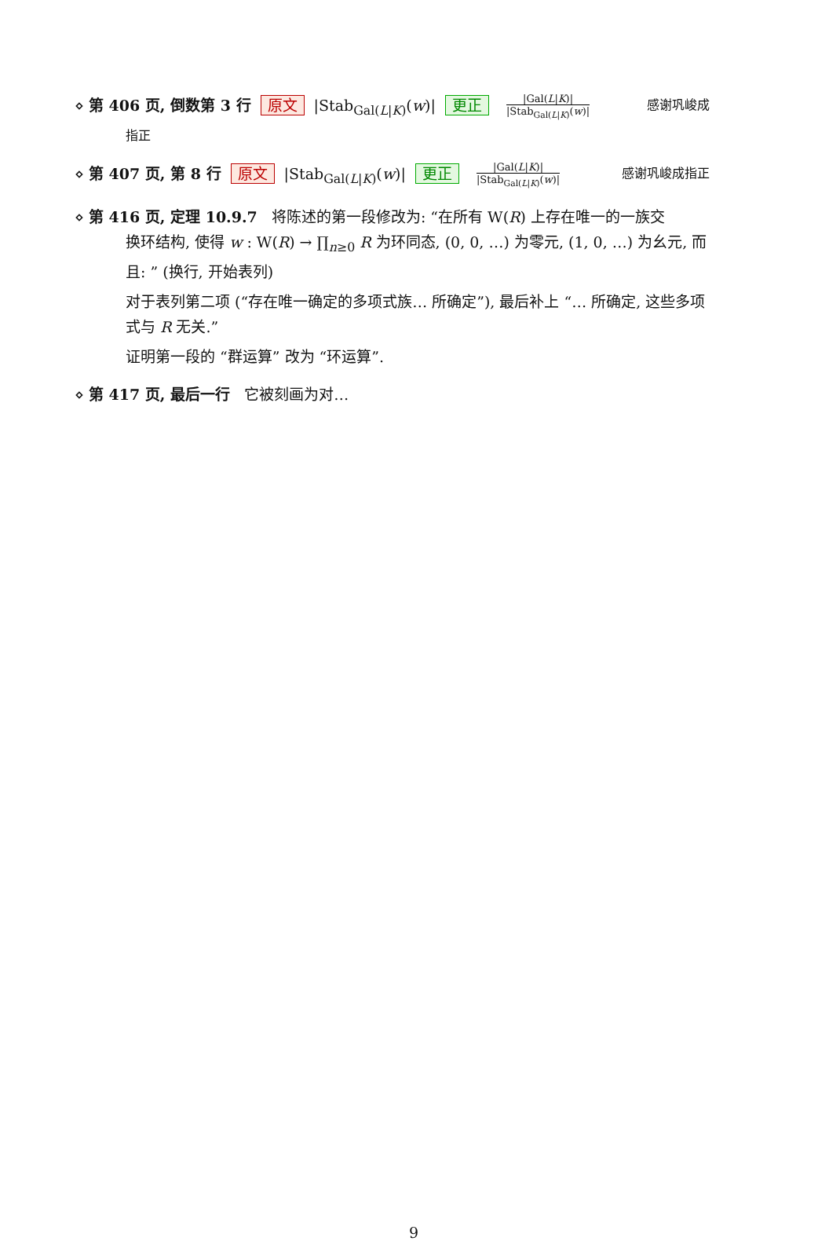⋄ 第 406 页, 倒数第 3 行 原文 |Stab<sub>Gal(L|K)</sub>(w)| 更正 |Gal(L|K)| |Stab<sub>Gal(L|K)</sub>(w)| 感谢巩峻成
指正
⋄ 第 407 页, 第 8 行 原文 |Stab<sub>Gal(L|K)</sub>(w)| 更正 |Gal(L|K)| |Stab<sub>Gal(L|K)</sub>(w)| 感谢巩峻成指正
⋄ 第 416 页, 定理 10.9.7 将陈述的第一段修改为: “在所有 W(R) 上存在唯一的一族交
换环结构, 使得 w : W(R) → ∏<sub>n≥0</sub> R 为环同态, (0, 0, …) 为零元, (1, 0, …) 为幺元, 而且: ” (换行, 开始表列)
对于表列第二项 (“存在唯一确定的多项式族… 所确定”), 最后补上 “… 所确定, 这些多项式与 R 无关.”
证明第一段的 “群运算” 改为 “环运算”.
⋄ 第 417 页, 最后一行 它被刻画为对…
9